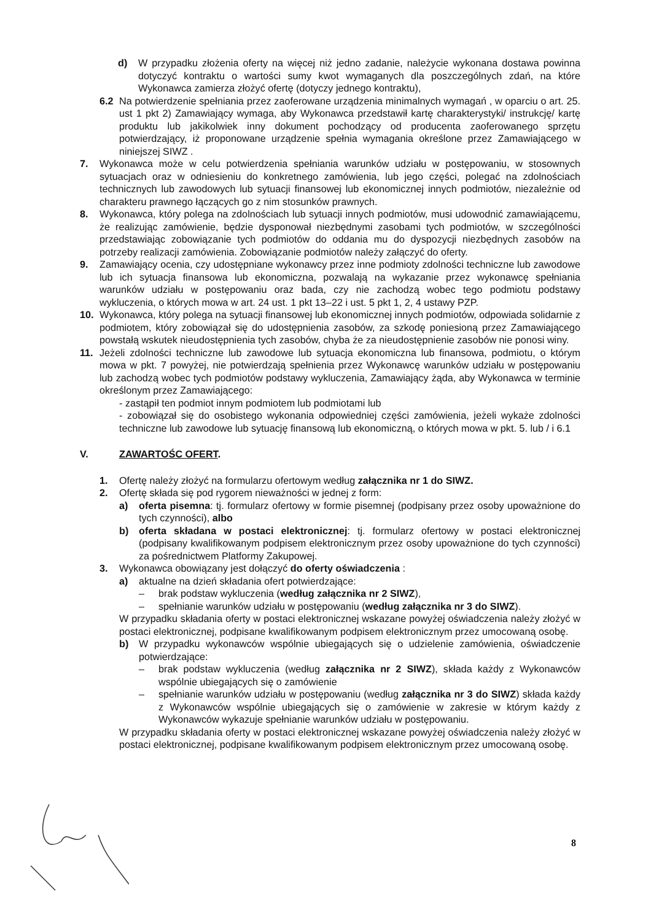d) W przypadku złożenia oferty na więcej niż jedno zadanie, należycie wykonana dostawa powinna dotyczyć kontraktu o wartości sumy kwot wymaganych dla poszczególnych zdań, na które Wykonawca zamierza złożyć ofertę (dotyczy jednego kontraktu),
6.2 Na potwierdzenie spełniania przez zaoferowane urządzenia minimalnych wymagań , w oparciu o art. 25. ust 1 pkt 2) Zamawiający wymaga, aby Wykonawca przedstawił kartę charakterystyki/ instrukcję/ kartę produktu lub jakikolwiek inny dokument pochodzący od producenta zaoferowanego sprzętu potwierdzający, iż proponowane urządzenie spełnia wymagania określone przez Zamawiającego w niniejszej SIWZ .
7. Wykonawca może w celu potwierdzenia spełniania warunków udziału w postępowaniu, w stosownych sytuacjach oraz w odniesieniu do konkretnego zamówienia, lub jego części, polegać na zdolnościach technicznych lub zawodowych lub sytuacji finansowej lub ekonomicznej innych podmiotów, niezależnie od charakteru prawnego łączących go z nim stosunków prawnych.
8. Wykonawca, który polega na zdolnościach lub sytuacji innych podmiotów, musi udowodnić zamawiającemu, że realizując zamówienie, będzie dysponował niezbędnymi zasobami tych podmiotów, w szczególności przedstawiając zobowiązanie tych podmiotów do oddania mu do dyspozycji niezbędnych zasobów na potrzeby realizacji zamówienia. Zobowiązanie podmiotów należy załączyć do oferty.
9. Zamawiający ocenia, czy udostępniane wykonawcy przez inne podmioty zdolności techniczne lub zawodowe lub ich sytuacja finansowa lub ekonomiczna, pozwalają na wykazanie przez wykonawcę spełniania warunków udziału w postępowaniu oraz bada, czy nie zachodzą wobec tego podmiotu podstawy wykluczenia, o których mowa w art. 24 ust. 1 pkt 13–22 i ust. 5 pkt 1, 2, 4 ustawy PZP.
10. Wykonawca, który polega na sytuacji finansowej lub ekonomicznej innych podmiotów, odpowiada solidarnie z podmiotem, który zobowiązał się do udostępnienia zasobów, za szkodę poniesioną przez Zamawiającego powstałą wskutek nieudostępnienia tych zasobów, chyba że za nieudostępnienie zasobów nie ponosi winy.
11. Jeżeli zdolności techniczne lub zawodowe lub sytuacja ekonomiczna lub finansowa, podmiotu, o którym mowa w pkt. 7 powyżej, nie potwierdzają spełnienia przez Wykonawcę warunków udziału w postępowaniu lub zachodzą wobec tych podmiotów podstawy wykluczenia, Zamawiający żąda, aby Wykonawca w terminie określonym przez Zamawiającego:
- zastąpił ten podmiot innym podmiotem lub podmiotami lub
- zobowiązał się do osobistego wykonania odpowiedniej części zamówienia, jeżeli wykaże zdolności techniczne lub zawodowe lub sytuację finansową lub ekonomiczną, o których mowa w pkt. 5. lub / i 6.1
V. ZAWARTOŚC OFERT.
1. Ofertę należy złożyć na formularzu ofertowym według załącznika nr 1 do SIWZ.
2. Ofertę składa się pod rygorem nieważności w jednej z form:
a) oferta pisemna: tj. formularz ofertowy w formie pisemnej (podpisany przez osoby upoważnione do tych czynności), albo
b) oferta składana w postaci elektronicznej: tj. formularz ofertowy w postaci elektronicznej (podpisany kwalifikowanym podpisem elektronicznym przez osoby upoważnione do tych czynności) za pośrednictwem Platformy Zakupowej.
3. Wykonawca obowiązany jest dołączyć do oferty oświadczenia :
a) aktualne na dzień składania ofert potwierdzające:
– brak podstaw wykluczenia (według załącznika nr 2 SIWZ),
– spełnianie warunków udziału w postępowaniu (według załącznika nr 3 do SIWZ).
W przypadku składania oferty w postaci elektronicznej wskazane powyżej oświadczenia należy złożyć w postaci elektronicznej, podpisane kwalifikowanym podpisem elektronicznym przez umocowaną osobę.
b) W przypadku wykonawców wspólnie ubiegających się o udzielenie zamówienia, oświadczenie potwierdzające:
– brak podstaw wykluczenia (według załącznika nr 2 SIWZ), składa każdy z Wykonawców wspólnie ubiegających się o zamówienie
– spełnianie warunków udziału w postępowaniu (według załącznika nr 3 do SIWZ) składa każdy z Wykonawców wspólnie ubiegających się o zamówienie w zakresie w którym każdy z Wykonawców wykazuje spełnianie warunków udziału w postępowaniu.
W przypadku składania oferty w postaci elektronicznej wskazane powyżej oświadczenia należy złożyć w postaci elektronicznej, podpisane kwalifikowanym podpisem elektronicznym przez umocowaną osobę.
8